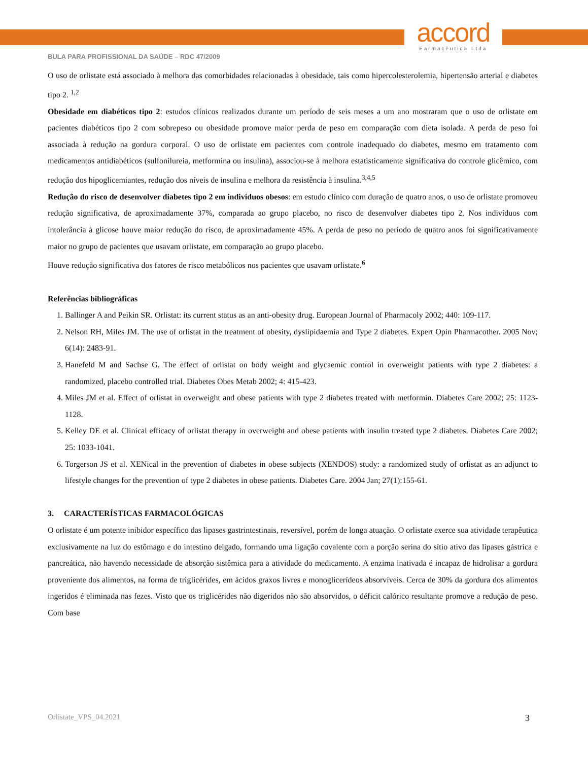accord
Farmacêutica Ltda
BULA PARA PROFISSIONAL DA SAÚDE – RDC 47/2009
O uso de orlistate está associado à melhora das comorbidades relacionadas à obesidade, tais como hipercolesterolemia, hipertensão arterial e diabetes tipo 2. <sup>1,2</sup>
Obesidade em diabéticos tipo 2: estudos clínicos realizados durante um período de seis meses a um ano mostraram que o uso de orlistate em pacientes diabéticos tipo 2 com sobrepeso ou obesidade promove maior perda de peso em comparação com dieta isolada. A perda de peso foi associada à redução na gordura corporal. O uso de orlistate em pacientes com controle inadequado do diabetes, mesmo em tratamento com medicamentos antidiabéticos (sulfonilureia, metformina ou insulina), associou-se à melhora estatisticamente significativa do controle glicêmico, com redução dos hipoglicemiantes, redução dos níveis de insulina e melhora da resistência à insulina.<sup>3,4,5</sup>
Redução do risco de desenvolver diabetes tipo 2 em indivíduos obesos: em estudo clínico com duração de quatro anos, o uso de orlistate promoveu redução significativa, de aproximadamente 37%, comparada ao grupo placebo, no risco de desenvolver diabetes tipo 2. Nos indivíduos com intolerância à glicose houve maior redução do risco, de aproximadamente 45%. A perda de peso no período de quatro anos foi significativamente maior no grupo de pacientes que usavam orlistate, em comparação ao grupo placebo.
Houve redução significativa dos fatores de risco metabólicos nos pacientes que usavam orlistate.<sup>6</sup>
Referências bibliográficas
1. Ballinger A and Peikin SR. Orlistat: its current status as an anti-obesity drug. European Journal of Pharmacoly 2002; 440: 109-117.
2. Nelson RH, Miles JM. The use of orlistat in the treatment of obesity, dyslipidaemia and Type 2 diabetes. Expert Opin Pharmacother. 2005 Nov; 6(14): 2483-91.
3. Hanefeld M and Sachse G. The effect of orlistat on body weight and glycaemic control in overweight patients with type 2 diabetes: a randomized, placebo controlled trial. Diabetes Obes Metab 2002; 4: 415-423.
4. Miles JM et al. Effect of orlistat in overweight and obese patients with type 2 diabetes treated with metformin. Diabetes Care 2002; 25: 1123-1128.
5. Kelley DE et al. Clinical efficacy of orlistat therapy in overweight and obese patients with insulin treated type 2 diabetes. Diabetes Care 2002; 25: 1033-1041.
6. Torgerson JS et al. XENical in the prevention of diabetes in obese subjects (XENDOS) study: a randomized study of orlistat as an adjunct to lifestyle changes for the prevention of type 2 diabetes in obese patients. Diabetes Care. 2004 Jan; 27(1):155-61.
3. CARACTERÍSTICAS FARMACOLÓGICAS
O orlistate é um potente inibidor específico das lipases gastrintestinais, reversível, porém de longa atuação. O orlistate exerce sua atividade terapêutica exclusivamente na luz do estômago e do intestino delgado, formando uma ligação covalente com a porção serina do sítio ativo das lipases gástrica e pancreática, não havendo necessidade de absorção sistêmica para a atividade do medicamento. A enzima inativada é incapaz de hidrolisar a gordura proveniente dos alimentos, na forma de triglicérides, em ácidos graxos livres e monoglicerídeos absorvíveis. Cerca de 30% da gordura dos alimentos ingeridos é eliminada nas fezes. Visto que os triglicérides não digeridos não são absorvidos, o déficit calórico resultante promove a redução de peso. Com base
Orlistate_VPS_04.2021 3